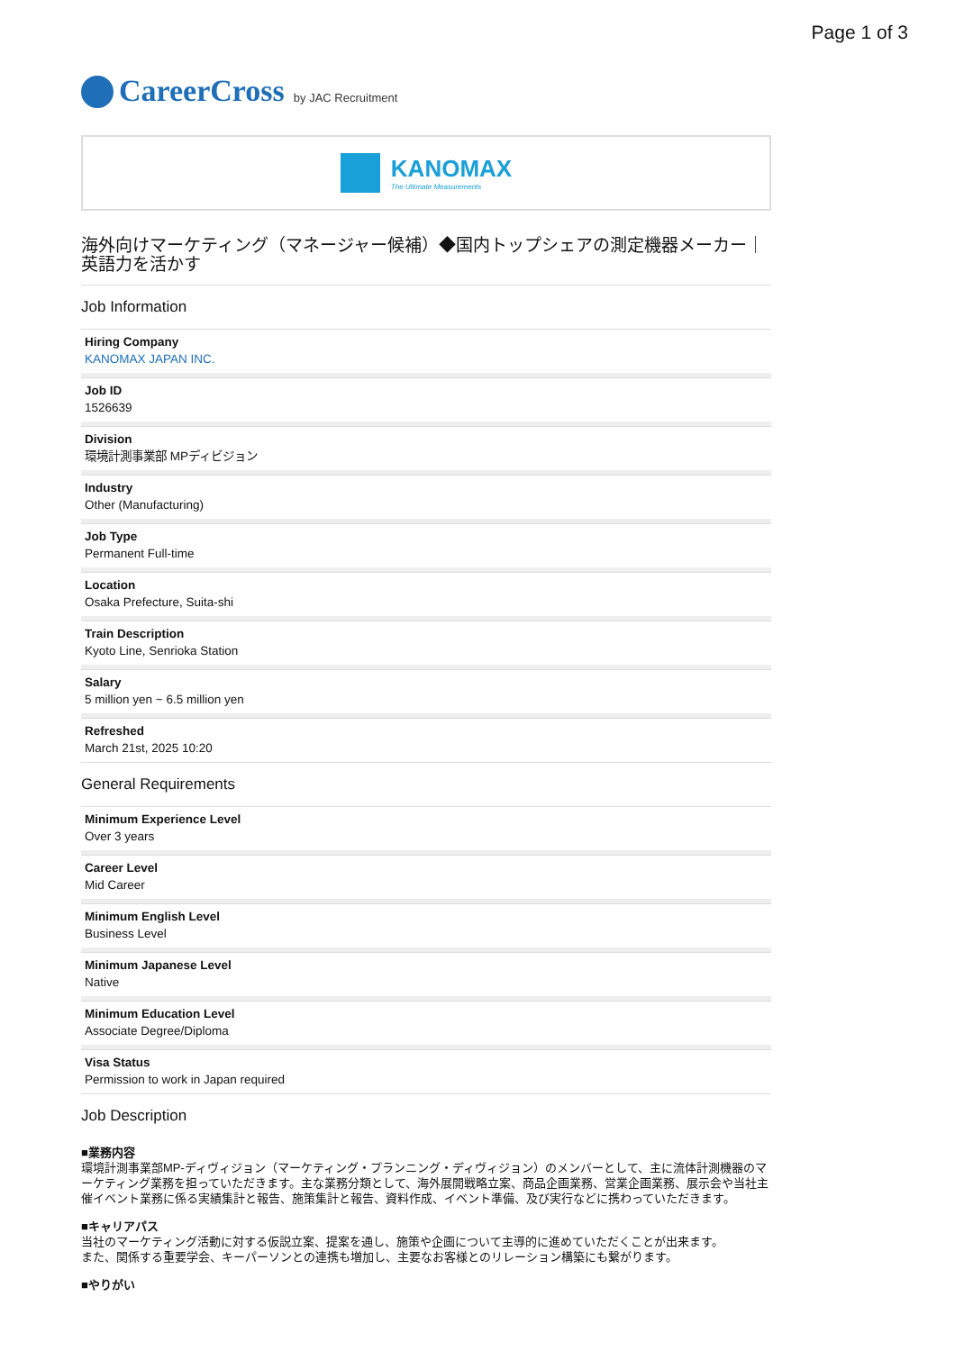Page 1 of 3
CareerCross by JAC Recruitment
KANOMAX
The Ultimate Measurements
海外向けマーケティング（マネージャー候補）◆国内トップシェアの測定機器メーカー｜英語力を活かす
Job Information
Hiring Company
KANOMAX JAPAN INC.
Job ID
1526639
Division
環境計測事業部 MPディビジョン
Industry
Other (Manufacturing)
Job Type
Permanent Full-time
Location
Osaka Prefecture, Suita-shi
Train Description
Kyoto Line, Senrioka Station
Salary
5 million yen ~ 6.5 million yen
Refreshed
March 21st, 2025 10:20
General Requirements
Minimum Experience Level
Over 3 years
Career Level
Mid Career
Minimum English Level
Business Level
Minimum Japanese Level
Native
Minimum Education Level
Associate Degree/Diploma
Visa Status
Permission to work in Japan required
Job Description
■業務内容
環境計測事業部MP-ディヴィジョン（マーケティング・プランニング・ディヴィジョン）のメンバーとして、主に流体計測機器のマーケティング業務を担っていただきます。主な業務分類として、海外展開戦略立案、商品企画業務、営業企画業務、展示会や当社主催イベント業務に係る実績集計と報告、施策集計と報告、資料作成、イベント準備、及び実行などに携わっていただきます。
■キャリアパス
当社のマーケティング活動に対する仮説立案、提案を通し、施策や企画について主導的に進めていただくことが出来ます。
また、関係する重要学会、キーパーソンとの連携も増加し、主要なお客様とのリレーション構築にも繋がります。
■やりがい